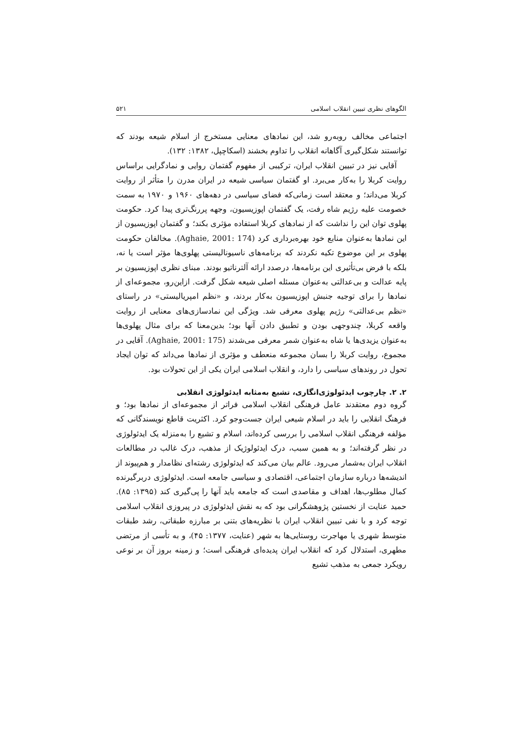الگوهای نظری تبیین انقلاب اسلامی ۵۲۱
اجتماعی مخالف روبه‌رو شد، این نمادهای معنایی مستخرج از اسلام شیعه بودند که توانستند شکل‌گیری آگاهانه انقلاب را تداوم بخشند (اسکاچپل، ۱۳۸۲: ۱۳۲).
آقایی نیز در تبیین انقلاب ایران، ترکیبی از مفهوم گفتمان روایی و نمادگرایی براساس روایت کربلا را به‌کار می‌برد. او گفتمان سیاسی شیعه در ایران مدرن را متأثر از روایت کربلا می‌داند؛ و معتقد است زمانی‌که فضای سیاسی در دهه‌های ۱۹۶۰ و ۱۹۷۰ به سمت خصومت علیه رژیم شاه رفت، یک گفتمان اپوزیسیون، وجهه پررنگ‌تری پیدا کرد. حکومت پهلوی توان این را نداشت که از نمادهای کربلا استفاده مؤثری بکند؛ و گفتمان اپوزیسیون از این نمادها به‌عنوان منابع خود بهره‌برداری کرد (Aghaie, 2001: 174). مخالفان حکومت پهلوی بر این موضوع تکیه نکردند که برنامه‌های ناسیونالیستی پهلوی‌ها مؤثر است یا نه، بلکه با فرض بی‌تأثیری این برنامه‌ها، درصدد ارائه آلترناتیو بودند. مبنای نظری اپوزیسیون بر پایه عدالت و بی‌عدالتی به‌عنوان مسئله اصلی شیعه شکل گرفت. ازاین‌رو، مجموعه‌ای از نمادها را برای توجیه جنبش اپوزیسیون به‌کار بردند، و «نظم امپریالیستی» در راستای «نظم بی‌عدالتی» رژیم پهلوی معرفی شد. ویژگی این نمادسازی‌های معنایی از روایت واقعه کربلا، چندوجهی بودن و تطبیق دادن آنها بود؛ بدین‌معنا که برای مثال پهلوی‌ها به‌عنوان یزیدی‌ها یا شاه به‌عنوان شمر معرفی می‌شدند (Aghaie, 2001: 175). آقایی در مجموع، روایت کربلا را بسان مجموعه منعطف و مؤثری از نمادها می‌داند که توان ایجاد تحول در روندهای سیاسی را دارد، و انقلاب اسلامی ایران یکی از این تحولات بود.
۲. ۲. چارچوب ایدئولوژی‌انگاری، تشیع به‌مثابه ایدئولوژی انقلابی
گروه دوم معتقدند عامل فرهنگی انقلاب اسلامی فراتر از مجموعه‌ای از نمادها بود؛ و فرهنگ انقلابی را باید در اسلام شیعی ایران جست‌وجو کرد. اکثریت قاطع نویسندگانی که مؤلفه فرهنگی انقلاب اسلامی را بررسی کرده‌اند، اسلام و تشیع را به‌منزله یک ایدئولوژی در نظر گرفته‌اند؛ و به همین سبب، درک ایدئولوژیک از مذهب، درک غالب در مطالعات انقلاب ایران به‌شمار می‌رود. عالم بیان می‌کند که ایدئولوژی رشته‌ای نظامدار و هم‌پیوند از اندیشه‌ها درباره سازمان اجتماعی، اقتصادی و سیاسی جامعه است. ایدئولوژی دربرگیرنده کمال مطلوب‌ها، اهداف و مقاصدی است که جامعه باید آنها را پی‌گیری کند (۱۳۹۵: ۸۵). حمید عنایت از نخستین پژوهشگرانی بود که به نقش ایدئولوژی در پیروزی انقلاب اسلامی توجه کرد و با نفی تبیین انقلاب ایران با نظریه‌های بتنی بر مبارزه طبقاتی، رشد طبقات متوسط شهری یا مهاجرت روستایی‌ها به شهر (عنایت، ۱۳۷۷: ۴۵)، و به تأسی از مرتضی مطهری، استدلال کرد که انقلاب ایران پدیده‌ای فرهنگی است؛ و زمینه بروز آن بر نوعی رویکرد جمعی به مذهب تشیع